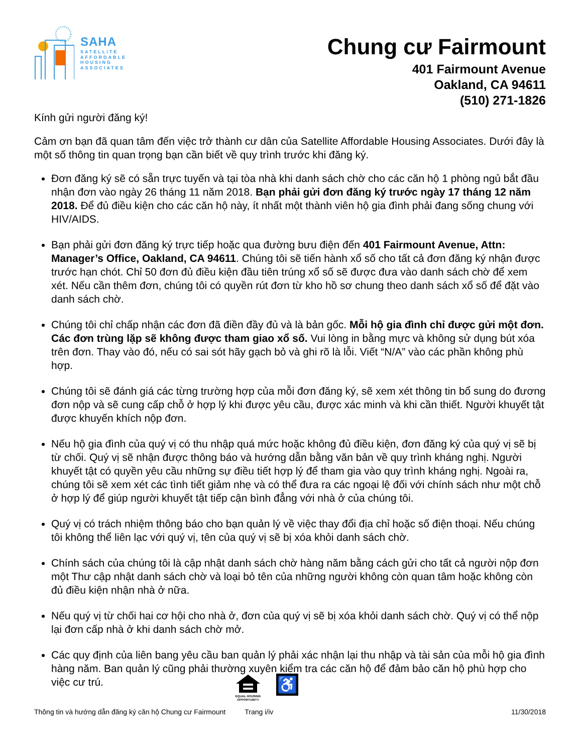SAHA
SATELLITE
AFFORDABLE
HOUSING
ASSOCIATES
Chung cư Fairmount
401 Fairmount Avenue
Oakland, CA 94611
(510) 271-1826
Kính gửi người đăng ký!
Cảm ơn bạn đã quan tâm đến việc trở thành cư dân của Satellite Affordable Housing Associates. Dưới đây là một số thông tin quan trọng bạn cần biết về quy trình trước khi đăng ký.
Đơn đăng ký sẽ có sẵn trực tuyến và tại tòa nhà khi danh sách chờ cho các căn hộ 1 phòng ngủ bắt đầu nhận đơn vào ngày 26 tháng 11 năm 2018. Bạn phải gửi đơn đăng ký trước ngày 17 tháng 12 năm 2018. Để đủ điều kiện cho các căn hộ này, ít nhất một thành viên hộ gia đình phải đang sống chung với HIV/AIDS.
Bạn phải gửi đơn đăng ký trực tiếp hoặc qua đường bưu điện đến 401 Fairmount Avenue, Attn: Manager’s Office, Oakland, CA 94611. Chúng tôi sẽ tiến hành xổ số cho tất cả đơn đăng ký nhận được trước hạn chót. Chỉ 50 đơn đủ điều kiện đầu tiên trúng xổ số sẽ được đưa vào danh sách chờ để xem xét. Nếu cần thêm đơn, chúng tôi có quyền rút đơn từ kho hồ sơ chung theo danh sách xổ số để đặt vào danh sách chờ.
Chúng tôi chỉ chấp nhận các đơn đã điền đầy đủ và là bản gốc. Mỗi hộ gia đình chỉ được gửi một đơn. Các đơn trùng lặp sẽ không được tham giao xổ số. Vui lòng in bằng mực và không sử dụng bút xóa trên đơn. Thay vào đó, nếu có sai sót hãy gạch bỏ và ghi rõ là lỗi. Viết “N/A” vào các phần không phù hợp.
Chúng tôi sẽ đánh giá các từng trường hợp của mỗi đơn đăng ký, sẽ xem xét thông tin bổ sung do đương đơn nộp và sẽ cung cấp chỗ ở hợp lý khi được yêu cầu, được xác minh và khi cần thiết. Người khuyết tật được khuyến khích nộp đơn.
Nếu hộ gia đình của quý vị có thu nhập quá mức hoặc không đủ điều kiện, đơn đăng ký của quý vị sẽ bị từ chối. Quý vị sẽ nhận được thông báo và hướng dẫn bằng văn bản về quy trình kháng nghị. Người khuyết tật có quyền yêu cầu những sự điều tiết hợp lý để tham gia vào quy trình kháng nghị. Ngoài ra, chúng tôi sẽ xem xét các tình tiết giảm nhẹ và có thể đưa ra các ngoại lệ đối với chính sách như một chỗ ở hợp lý để giúp người khuyết tật tiếp cận bình đẳng với nhà ở của chúng tôi.
Quý vị có trách nhiệm thông báo cho bạn quản lý về việc thay đổi địa chỉ hoặc số điện thoại. Nếu chúng tôi không thể liên lạc với quý vị, tên của quý vị sẽ bị xóa khỏi danh sách chờ.
Chính sách của chúng tôi là cập nhật danh sách chờ hàng năm bằng cách gửi cho tất cả người nộp đơn một Thư cập nhật danh sách chờ và loại bỏ tên của những người không còn quan tâm hoặc không còn đủ điều kiện nhận nhà ở nữa.
Nếu quý vị từ chối hai cơ hội cho nhà ở, đơn của quý vị sẽ bị xóa khỏi danh sách chờ. Quý vị có thể nộp lại đơn cấp nhà ở khi danh sách chờ mở.
Các quy định của liên bang yêu cầu ban quản lý phải xác nhận lại thu nhập và tài sản của mỗi hộ gia đình hàng năm. Ban quản lý cũng phải thường xuyên kiểm tra các căn hộ để đảm bảo căn hộ phù hợp cho việc cư trú.
EQUAL HOUSING OPPORTUNITY
♿
Thông tin và hướng dẫn đăng ký căn hộ Chung cư Fairmount Trang i/iv 11/30/2018